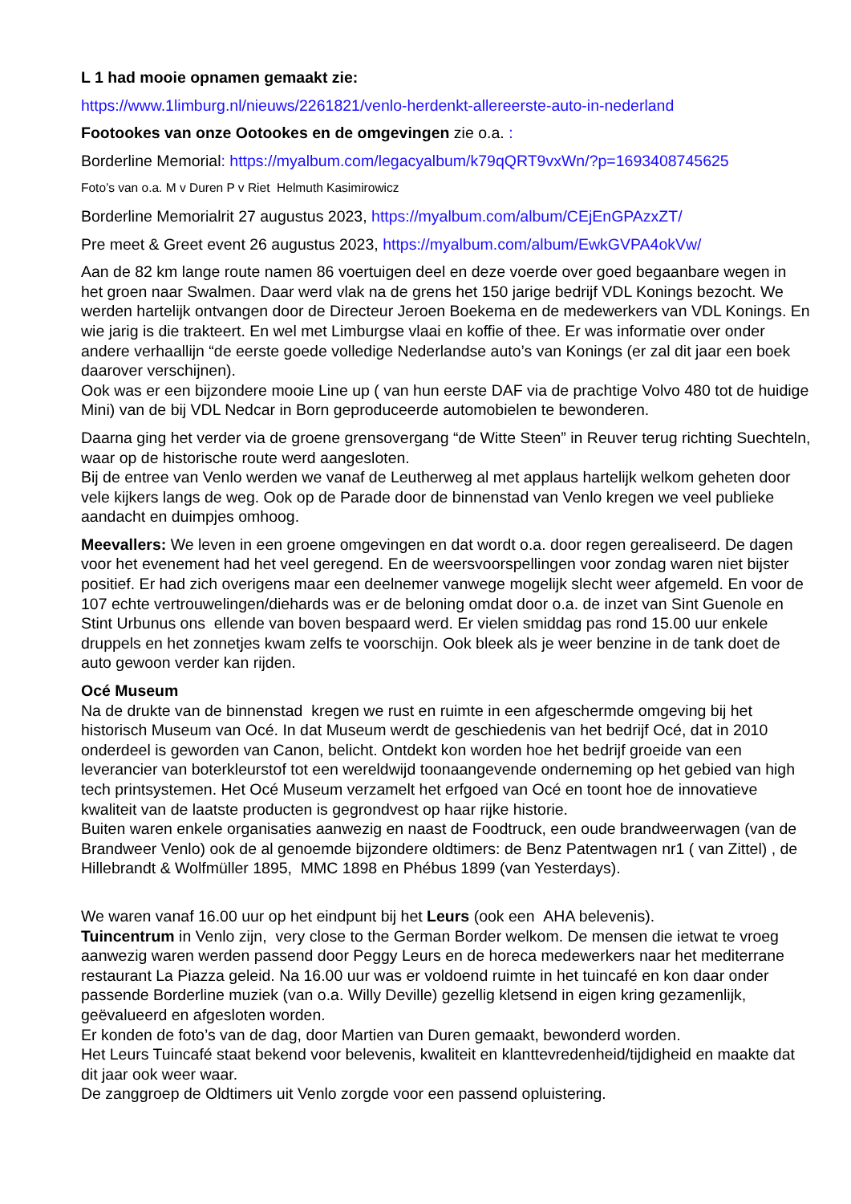L 1 had mooie opnamen gemaakt zie:
https://www.1limburg.nl/nieuws/2261821/venlo-herdenkt-allereerste-auto-in-nederland
Footookes van onze Ootookes en de omgevingen zie o.a. :
Borderline Memorial: https://myalbum.com/legacyalbum/k79qQRT9vxWn/?p=1693408745625
Foto’s van o.a. M v Duren P v Riet Helmuth Kasimirowicz
Borderline Memorialrit 27 augustus 2023, https://myalbum.com/album/CEjEnGPAzxZT/
Pre meet & Greet event 26 augustus 2023, https://myalbum.com/album/EwkGVPA4okVw/
Aan de 82 km lange route namen 86 voertuigen deel en deze voerde over goed begaanbare wegen in het groen naar Swalmen. Daar werd vlak na de grens het 150 jarige bedrijf VDL Konings bezocht. We werden hartelijk ontvangen door de Directeur Jeroen Boekema en de medewerkers van VDL Konings. En wie jarig is die trakteert. En wel met Limburgse vlaai en koffie of thee. Er was informatie over onder andere verhaallijn “de eerste goede volledige Nederlandse auto’s van Konings (er zal dit jaar een boek daarover verschijnen).
Ook was er een bijzondere mooie Line up ( van hun eerste DAF via de prachtige Volvo 480 tot de huidige Mini) van de bij VDL Nedcar in Born geproduceerde automobielen te bewonderen.
Daarna ging het verder via de groene grensovergang “de Witte Steen” in Reuver terug richting Suechteln, waar op de historische route werd aangesloten.
Bij de entree van Venlo werden we vanaf de Leutherweg al met applaus hartelijk welkom geheten door vele kijkers langs de weg. Ook op de Parade door de binnenstad van Venlo kregen we veel publieke aandacht en duimpjes omhoog.
Meevallers: We leven in een groene omgevingen en dat wordt o.a. door regen gerealiseerd. De dagen voor het evenement had het veel geregend. En de weersvoorspellingen voor zondag waren niet bijster positief. Er had zich overigens maar een deelnemer vanwege mogelijk slecht weer afgemeld. En voor de 107 echte vertrouwelingen/diehards was er de beloning omdat door o.a. de inzet van Sint Guenole en Stint Urbunus ons ellende van boven bespaard werd. Er vielen smiddag pas rond 15.00 uur enkele druppels en het zonnetjes kwam zelfs te voorschijn. Ook bleek als je weer benzine in de tank doet de auto gewoon verder kan rijden.
Océ Museum
Na de drukte van de binnenstad kregen we rust en ruimte in een afgeschermde omgeving bij het historisch Museum van Océ. In dat Museum werdt de geschiedenis van het bedrijf Océ, dat in 2010 onderdeel is geworden van Canon, belicht. Ontdekt kon worden hoe het bedrijf groeide van een leverancier van boterkleurstof tot een wereldwijd toonaangevende onderneming op het gebied van high tech printsystemen. Het Océ Museum verzamelt het erfgoed van Océ en toont hoe de innovatieve kwaliteit van de laatste producten is gegrondvest op haar rijke historie.
Buiten waren enkele organisaties aanwezig en naast de Foodtruck, een oude brandweerwagen (van de Brandweer Venlo) ook de al genoemde bijzondere oldtimers: de Benz Patentwagen nr1 ( van Zittel) , de Hillebrandt & Wolfmüller 1895, MMC 1898 en Phébus 1899 (van Yesterdays).
We waren vanaf 16.00 uur op het eindpunt bij het Leurs (ook een AHA belevenis).
Tuincentrum in Venlo zijn, very close to the German Border welkom. De mensen die ietwat te vroeg aanwezig waren werden passend door Peggy Leurs en de horeca medewerkers naar het mediterrane restaurant La Piazza geleid. Na 16.00 uur was er voldoend ruimte in het tuincafé en kon daar onder passende Borderline muziek (van o.a. Willy Deville) gezellig kletsend in eigen kring gezamenlijk, geëvalueerd en afgesloten worden.
Er konden de foto’s van de dag, door Martien van Duren gemaakt, bewonderd worden.
Het Leurs Tuincafé staat bekend voor belevenis, kwaliteit en klanttevredenheid/tijdigheid en maakte dat dit jaar ook weer waar.
De zanggroep de Oldtimers uit Venlo zorgde voor een passend opluistering.